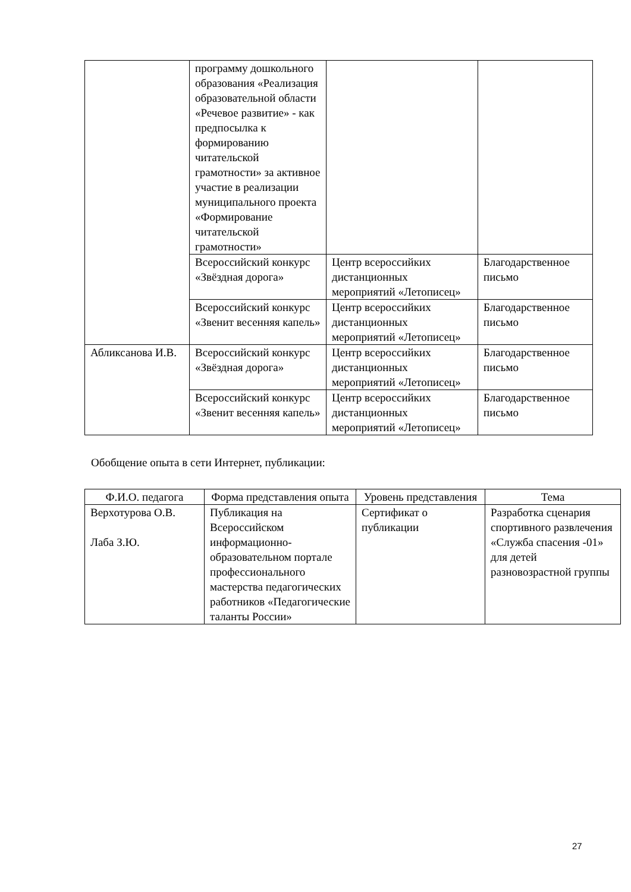| | программу дошкольного образования «Реализация образовательной области «Речевое развитие» - как предпосылка к формированию читательской грамотности» за активное участие в реализации муниципального проекта «Формирование читательской грамотности» | | |
| | Всероссийский конкурс «Звёздная дорога» | Центр всероссийких дистанционных мероприятий «Летописец» | Благодарственное письмо |
| | Всероссийский конкурс «Звенит весенняя капель» | Центр всероссийких дистанционных мероприятий «Летописец» | Благодарственное письмо |
| Абликсанова И.В. | Всероссийский конкурс «Звёздная дорога» | Центр всероссийких дистанционных мероприятий «Летописец» | Благодарственное письмо |
| | Всероссийский конкурс «Звенит весенняя капель» | Центр всероссийких дистанционных мероприятий «Летописец» | Благодарственное письмо |
Обобщение опыта в сети Интернет, публикации:
| Ф.И.О. педагога | Форма представления опыта | Уровень представления | Тема |
| --- | --- | --- | --- |
| Верхотурова О.В. Лаба З.Ю. | Публикация на Всероссийском информационно-образовательном портале профессионального мастерства педагогических работников «Педагогические таланты России» | Сертификат о публикации | Разработка сценария спортивного развлечения «Служба спасения -01» для детей разновозрастной группы |
27